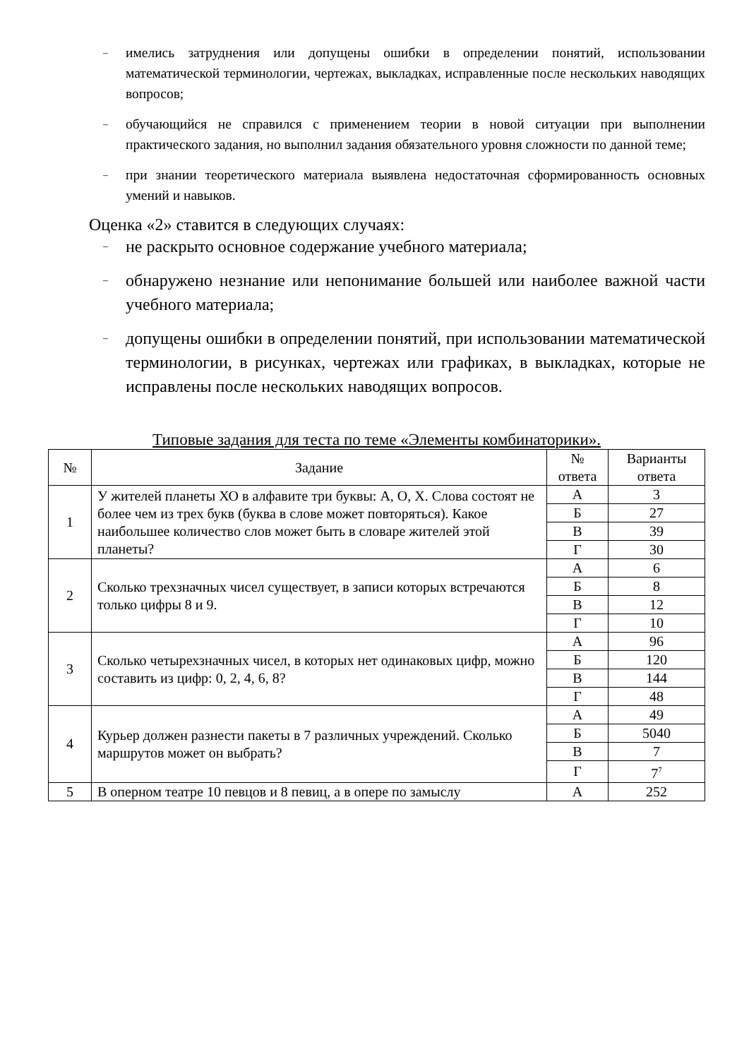– имелись затруднения или допущены ошибки в определении понятий, использовании математической терминологии, чертежах, выкладках, исправленные после нескольких наводящих вопросов;
– обучающийся не справился с применением теории в новой ситуации при выполнении практического задания, но выполнил задания обязательного уровня сложности по данной теме;
– при знании теоретического материала выявлена недостаточная сформированность основных умений и навыков.
Оценка «2» ставится в следующих случаях:
– не раскрыто основное содержание учебного материала;
– обнаружено незнание или непонимание большей или наиболее важной части учебного материала;
– допущены ошибки в определении понятий, при использовании математической терминологии, в рисунках, чертежах или графиках, в выкладках, которые не исправлены после нескольких наводящих вопросов.
Типовые задания для теста по теме «Элементы комбинаторики».
| № | Задание | № ответа | Варианты ответа |
| --- | --- | --- | --- |
| 1 | У жителей планеты ХО в алфавите три буквы: А, О, Х. Слова состоят не более чем из трех букв (буква в слове может повторяться). Какое наибольшее количество слов может быть в словаре жителей этой планеты? | А | 3 |
| | | Б | 27 |
| | | В | 39 |
| | | Г | 30 |
| 2 | Сколько трехзначных чисел существует, в записи которых встречаются только цифры 8 и 9. | А | 6 |
| | | Б | 8 |
| | | В | 12 |
| | | Г | 10 |
| 3 | Сколько четырехзначных чисел, в которых нет одинаковых цифр, можно составить из цифр: 0, 2, 4, 6, 8? | А | 96 |
| | | Б | 120 |
| | | В | 144 |
| | | Г | 48 |
| 4 | Курьер должен разнести пакеты в 7 различных учреждений. Сколько маршрутов может он выбрать? | А | 49 |
| | | Б | 5040 |
| | | В | 7 |
| | | Г | 7<sup>7</sup> |
| 5 | В оперном театре 10 певцов и 8 певиц, а в опере по замыслу | А | 252 |